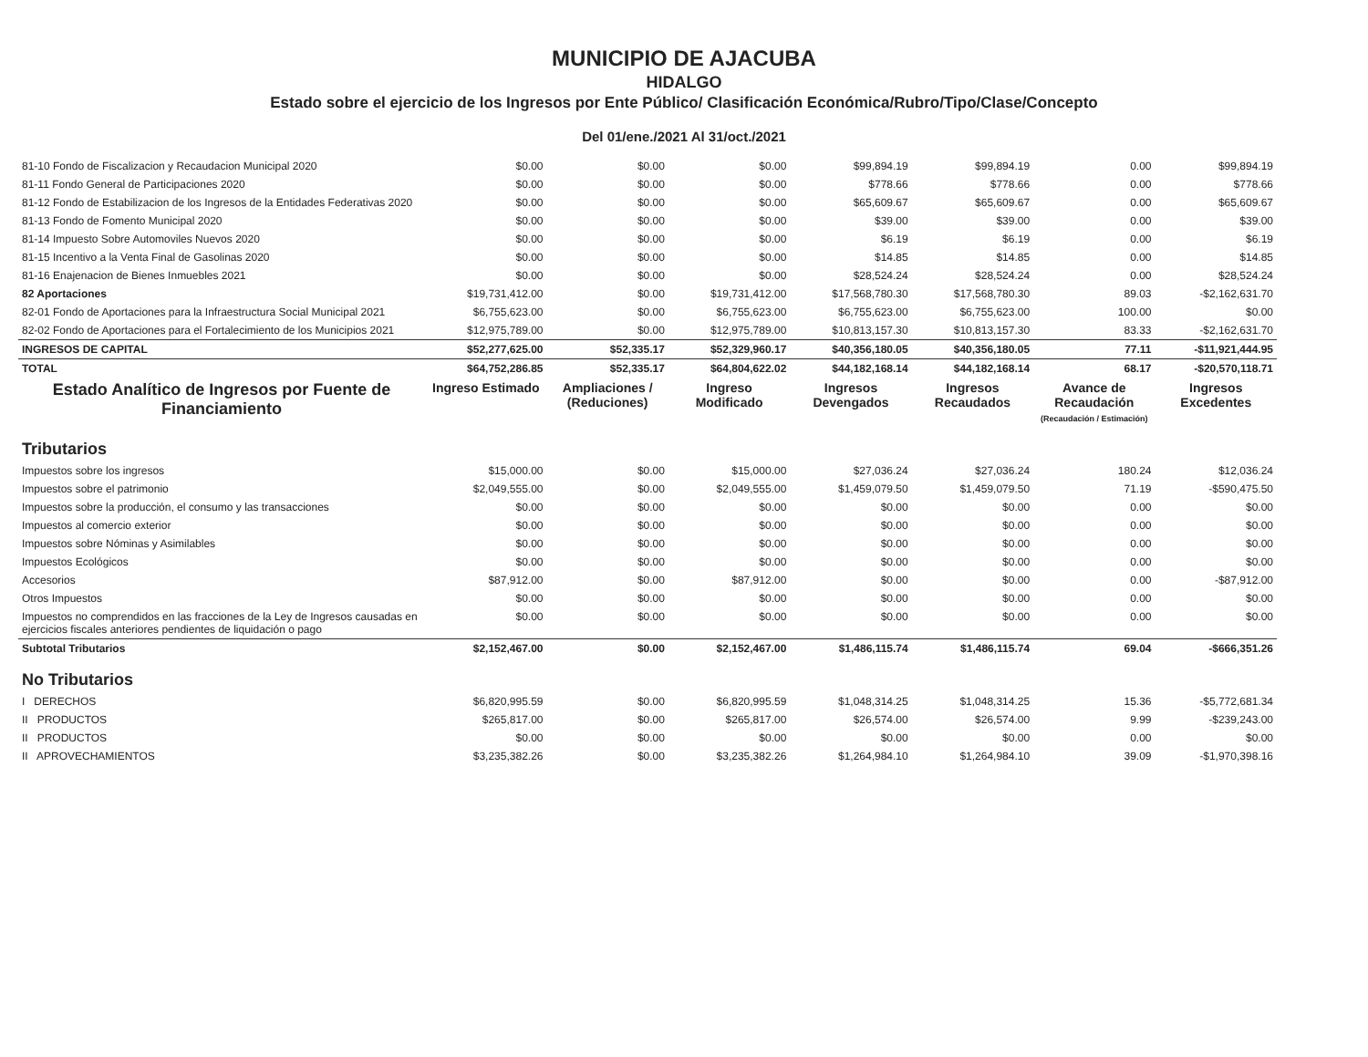MUNICIPIO DE AJACUBA
HIDALGO
Estado sobre el ejercicio de los Ingresos por Ente Público/ Clasificación Económica/Rubro/Tipo/Clase/Concepto
Del 01/ene./2021 Al 31/oct./2021
| 81-10 Fondo de Fiscalizacion y Recaudacion Municipal 2020 | $0.00 | $0.00 | $0.00 | $99,894.19 | $99,894.19 | 0.00 | $99,894.19 |
| 81-11 Fondo General de Participaciones 2020 | $0.00 | $0.00 | $0.00 | $778.66 | $778.66 | 0.00 | $778.66 |
| 81-12 Fondo de Estabilizacion de los Ingresos de la Entidades Federativas 2020 | $0.00 | $0.00 | $0.00 | $65,609.67 | $65,609.67 | 0.00 | $65,609.67 |
| 81-13 Fondo de Fomento Municipal 2020 | $0.00 | $0.00 | $0.00 | $39.00 | $39.00 | 0.00 | $39.00 |
| 81-14 Impuesto Sobre Automoviles Nuevos 2020 | $0.00 | $0.00 | $0.00 | $6.19 | $6.19 | 0.00 | $6.19 |
| 81-15 Incentivo a la Venta Final de Gasolinas 2020 | $0.00 | $0.00 | $0.00 | $14.85 | $14.85 | 0.00 | $14.85 |
| 81-16 Enajenacion de Bienes Inmuebles 2021 | $0.00 | $0.00 | $0.00 | $28,524.24 | $28,524.24 | 0.00 | $28,524.24 |
| 82 Aportaciones | $19,731,412.00 | $0.00 | $19,731,412.00 | $17,568,780.30 | $17,568,780.30 | 89.03 | -$2,162,631.70 |
| 82-01 Fondo de Aportaciones para la Infraestructura Social Municipal 2021 | $6,755,623.00 | $0.00 | $6,755,623.00 | $6,755,623.00 | $6,755,623.00 | 100.00 | $0.00 |
| 82-02 Fondo de Aportaciones para el Fortalecimiento de los Municipios 2021 | $12,975,789.00 | $0.00 | $12,975,789.00 | $10,813,157.30 | $10,813,157.30 | 83.33 | -$2,162,631.70 |
| INGRESOS DE CAPITAL | $52,277,625.00 | $52,335.17 | $52,329,960.17 | $40,356,180.05 | $40,356,180.05 | 77.11 | -$11,921,444.95 |
| TOTAL | $64,752,286.85 | $52,335.17 | $64,804,622.02 | $44,182,168.14 | $44,182,168.14 | 68.17 | -$20,570,118.71 |
| Estado Analítico de Ingresos por Fuente de Financiamiento | Ingreso Estimado | Ampliaciones / (Reduciones) | Ingreso Modificado | Ingresos Devengados | Ingresos Recaudados | Avance de Recaudación (Recaudación / Estimación) | Ingresos Excedentes |
| Tributarios | | | | | | | |
| Impuestos sobre los ingresos | $15,000.00 | $0.00 | $15,000.00 | $27,036.24 | $27,036.24 | 180.24 | $12,036.24 |
| Impuestos sobre el patrimonio | $2,049,555.00 | $0.00 | $2,049,555.00 | $1,459,079.50 | $1,459,079.50 | 71.19 | -$590,475.50 |
| Impuestos sobre la producción, el consumo y las transacciones | $0.00 | $0.00 | $0.00 | $0.00 | $0.00 | 0.00 | $0.00 |
| Impuestos al comercio exterior | $0.00 | $0.00 | $0.00 | $0.00 | $0.00 | 0.00 | $0.00 |
| Impuestos sobre Nóminas y Asimilables | $0.00 | $0.00 | $0.00 | $0.00 | $0.00 | 0.00 | $0.00 |
| Impuestos Ecológicos | $0.00 | $0.00 | $0.00 | $0.00 | $0.00 | 0.00 | $0.00 |
| Accesorios | $87,912.00 | $0.00 | $87,912.00 | $0.00 | $0.00 | 0.00 | -$87,912.00 |
| Otros Impuestos | $0.00 | $0.00 | $0.00 | $0.00 | $0.00 | 0.00 | $0.00 |
| Impuestos no comprendidos en las fracciones de la Ley de Ingresos causadas en ejercicios fiscales anteriores pendientes de liquidación o pago | $0.00 | $0.00 | $0.00 | $0.00 | $0.00 | 0.00 | $0.00 |
| Subtotal Tributarios | $2,152,467.00 | $0.00 | $2,152,467.00 | $1,486,115.74 | $1,486,115.74 | 69.04 | -$666,351.26 |
| No Tributarios | | | | | | | |
| I DERECHOS | $6,820,995.59 | $0.00 | $6,820,995.59 | $1,048,314.25 | $1,048,314.25 | 15.36 | -$5,772,681.34 |
| II PRODUCTOS | $265,817.00 | $0.00 | $265,817.00 | $26,574.00 | $26,574.00 | 9.99 | -$239,243.00 |
| II PRODUCTOS | $0.00 | $0.00 | $0.00 | $0.00 | $0.00 | 0.00 | $0.00 |
| II APROVECHAMIENTOS | $3,235,382.26 | $0.00 | $3,235,382.26 | $1,264,984.10 | $1,264,984.10 | 39.09 | -$1,970,398.16 |